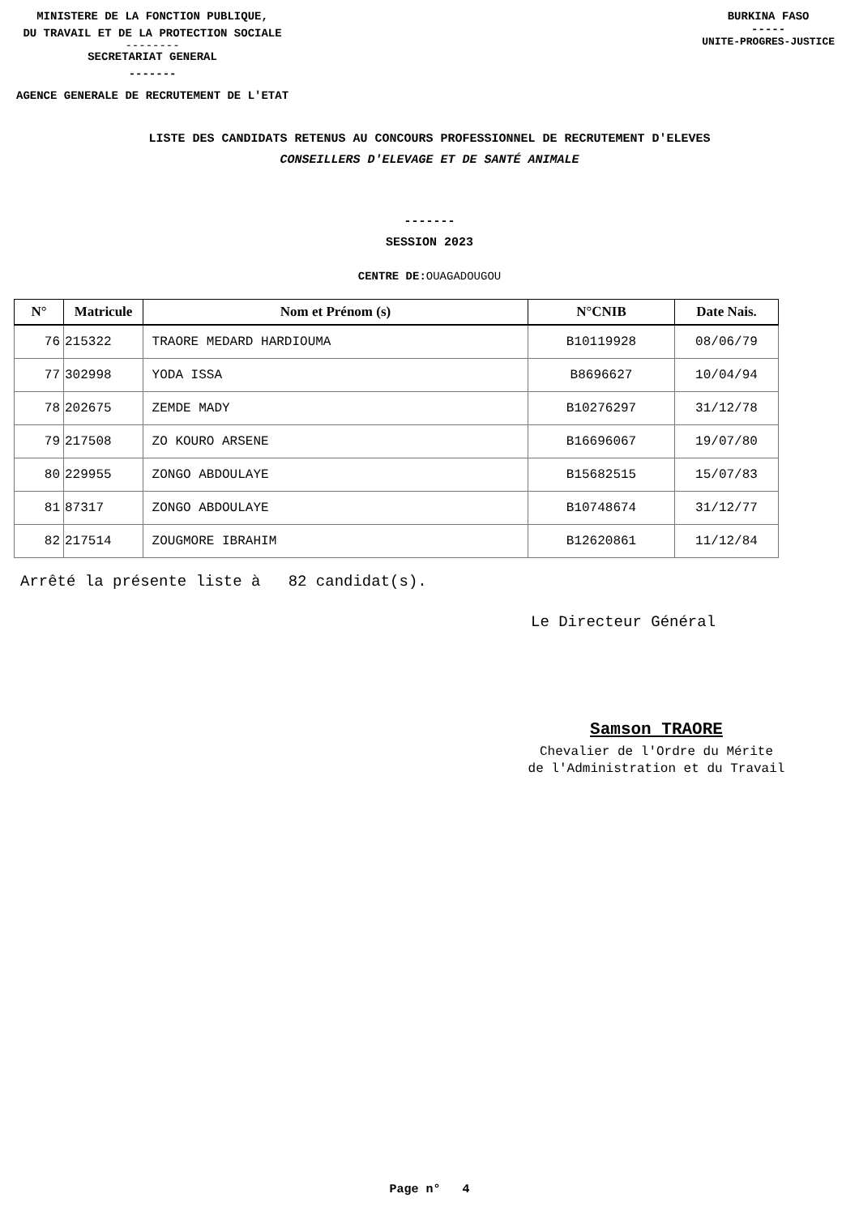MINISTERE DE LA FONCTION PUBLIQUE,
DU TRAVAIL ET DE LA PROTECTION SOCIALE
--------
SECRETARIAT GENERAL
-------
AGENCE GENERALE DE RECRUTEMENT DE L'ETAT
BURKINA FASO
-----
UNITE-PROGRES-JUSTICE
LISTE DES CANDIDATS RETENUS AU CONCOURS PROFESSIONNEL DE RECRUTEMENT D'ELEVES
CONSEILLERS D'ELEVAGE ET DE SANTÉ ANIMALE
-------
SESSION 2023
CENTRE DE: OUAGADOUGOU
| N° | Matricule | Nom et Prénom (s) | N°CNIB | Date Nais. |
| --- | --- | --- | --- | --- |
| 76 | 215322 | TRAORE MEDARD HARDIOUMA | B10119928 | 08/06/79 |
| 77 | 302998 | YODA ISSA | B8696627 | 10/04/94 |
| 78 | 202675 | ZEMDE MADY | B10276297 | 31/12/78 |
| 79 | 217508 | ZO KOURO ARSENE | B16696067 | 19/07/80 |
| 80 | 229955 | ZONGO ABDOULAYE | B15682515 | 15/07/83 |
| 81 | 87317 | ZONGO ABDOULAYE | B10748674 | 31/12/77 |
| 82 | 217514 | ZOUGMORE IBRAHIM | B12620861 | 11/12/84 |
Arrêté la présente liste à 82 candidat(s).
Le Directeur Général
Samson TRAORE
Chevalier de l'Ordre du Mérite
de l'Administration et du Travail
Page n° 4